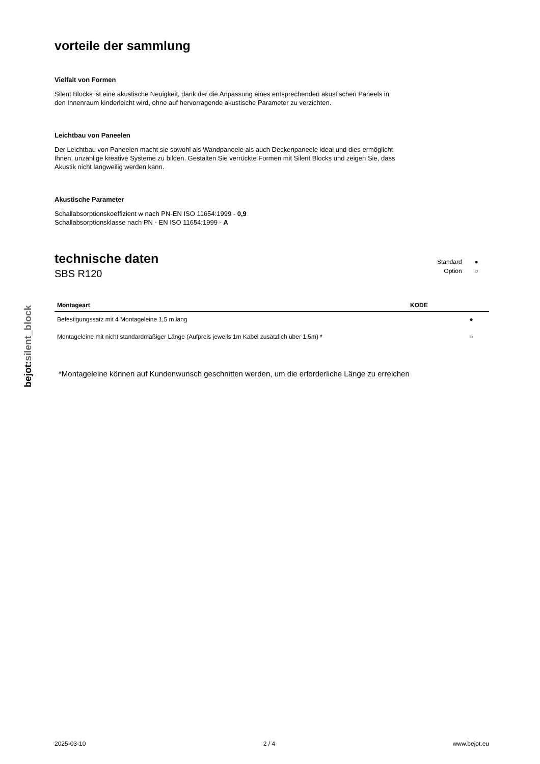bejot:silent_block
vorteile der sammlung
Vielfalt von Formen
Silent Blocks ist eine akustische Neuigkeit, dank der die Anpassung eines entsprechenden akustischen Paneels in den Innenraum kinderleicht wird, ohne auf hervorragende akustische Parameter zu verzichten.
Leichtbau von Paneelen
Der Leichtbau von Paneelen macht sie sowohl als Wandpaneele als auch Deckenpaneele ideal und dies ermöglicht Ihnen, unzählige kreative Systeme zu bilden. Gestalten Sie verrückte Formen mit Silent Blocks und zeigen Sie, dass Akustik nicht langweilig werden kann.
Akustische Parameter
Schallabsorptionskoeffizient w nach PN-EN ISO 11654:1999 - 0,9
Schallabsorptionsklasse nach PN - EN ISO 11654:1999 - A
technische daten
SBS R120
Standard ●
Option ○
| Montageart | KODE | |
| --- | --- | --- |
| Befestigungssatz mit 4 Montageleine 1,5 m lang | | ● |
| Montageleine mit nicht standardmäßiger Länge (Aufpreis jeweils 1m Kabel zusätzlich über 1,5m) * | | ○ |
*Montageleine können auf Kundenwunsch geschnitten werden, um die erforderliche Länge zu erreichen
2025-03-10 2 / 4 www.bejot.eu